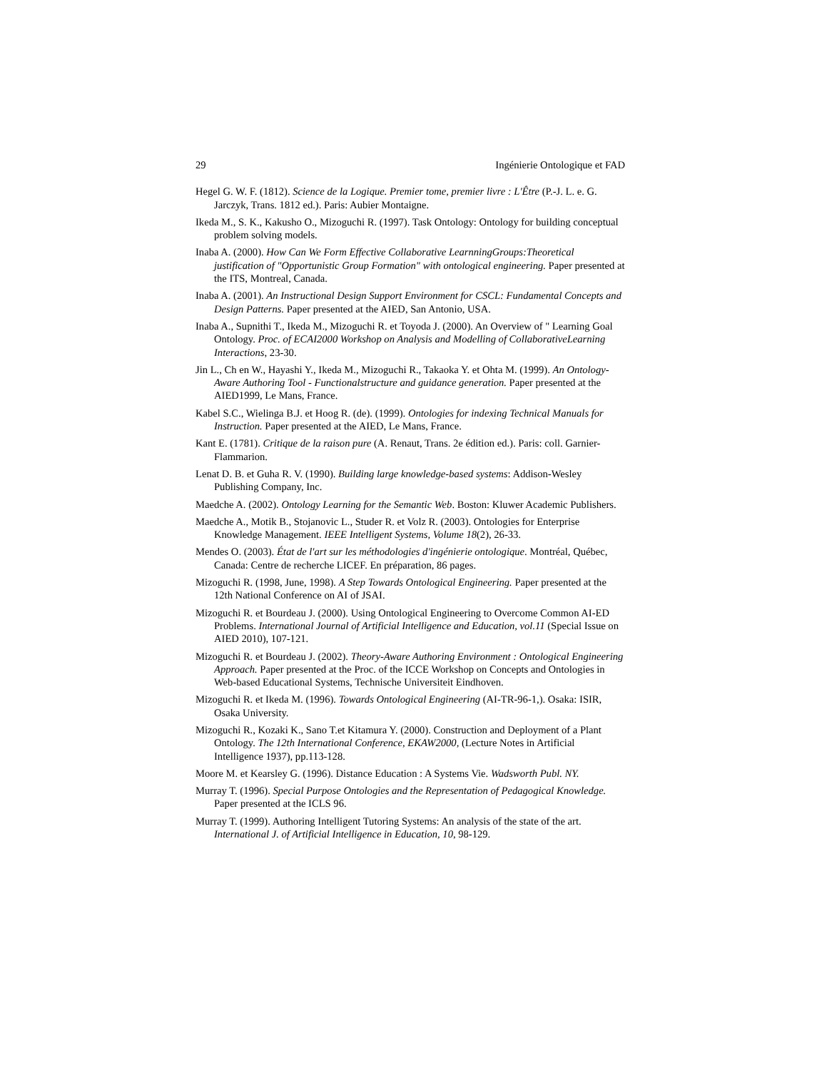29 Ingénierie Ontologique et FAD
Hegel G. W. F. (1812). Science de la Logique. Premier tome, premier livre : L'Être (P.-J. L. e. G. Jarczyk, Trans. 1812 ed.). Paris: Aubier Montaigne.
Ikeda M., S. K., Kakusho O., Mizoguchi R. (1997). Task Ontology: Ontology for building conceptual problem solving models.
Inaba A. (2000). How Can We Form Effective Collaborative LearnningGroups:Theoretical justification of "Opportunistic Group Formation" with ontological engineering. Paper presented at the ITS, Montreal, Canada.
Inaba A. (2001). An Instructional Design Support Environment for CSCL: Fundamental Concepts and Design Patterns. Paper presented at the AIED, San Antonio, USA.
Inaba A., Supnithi T., Ikeda M., Mizoguchi R. et Toyoda J. (2000). An Overview of " Learning Goal Ontology. Proc. of ECAI2000 Workshop on Analysis and Modelling of CollaborativeLearning Interactions, 23-30.
Jin L., Ch en W., Hayashi Y., Ikeda M., Mizoguchi R., Takaoka Y. et Ohta M. (1999). An Ontology-Aware Authoring Tool - Functionalstructure and guidance generation. Paper presented at the AIED1999, Le Mans, France.
Kabel S.C., Wielinga B.J. et Hoog R. (de). (1999). Ontologies for indexing Technical Manuals for Instruction. Paper presented at the AIED, Le Mans, France.
Kant E. (1781). Critique de la raison pure (A. Renaut, Trans. 2e édition ed.). Paris: coll. Garnier-Flammarion.
Lenat D. B. et Guha R. V. (1990). Building large knowledge-based systems: Addison-Wesley Publishing Company, Inc.
Maedche A. (2002). Ontology Learning for the Semantic Web. Boston: Kluwer Academic Publishers.
Maedche A., Motik B., Stojanovic L., Studer R. et Volz R. (2003). Ontologies for Enterprise Knowledge Management. IEEE Intelligent Systems, Volume 18(2), 26-33.
Mendes O. (2003). État de l'art sur les méthodologies d'ingénierie ontologique. Montréal, Québec, Canada: Centre de recherche LICEF. En préparation, 86 pages.
Mizoguchi R. (1998, June, 1998). A Step Towards Ontological Engineering. Paper presented at the 12th National Conference on AI of JSAI.
Mizoguchi R. et Bourdeau J. (2000). Using Ontological Engineering to Overcome Common AI-ED Problems. International Journal of Artificial Intelligence and Education, vol.11 (Special Issue on AIED 2010), 107-121.
Mizoguchi R. et Bourdeau J. (2002). Theory-Aware Authoring Environment : Ontological Engineering Approach. Paper presented at the Proc. of the ICCE Workshop on Concepts and Ontologies in Web-based Educational Systems, Technische Universiteit Eindhoven.
Mizoguchi R. et Ikeda M. (1996). Towards Ontological Engineering (AI-TR-96-1,). Osaka: ISIR, Osaka University.
Mizoguchi R., Kozaki K., Sano T.et Kitamura Y. (2000). Construction and Deployment of a Plant Ontology. The 12th International Conference, EKAW2000, (Lecture Notes in Artificial Intelligence 1937), pp.113-128.
Moore M. et Kearsley G. (1996). Distance Education : A Systems Vie. Wadsworth Publ. NY.
Murray T. (1996). Special Purpose Ontologies and the Representation of Pedagogical Knowledge. Paper presented at the ICLS 96.
Murray T. (1999). Authoring Intelligent Tutoring Systems: An analysis of the state of the art. International J. of Artificial Intelligence in Education, 10, 98-129.